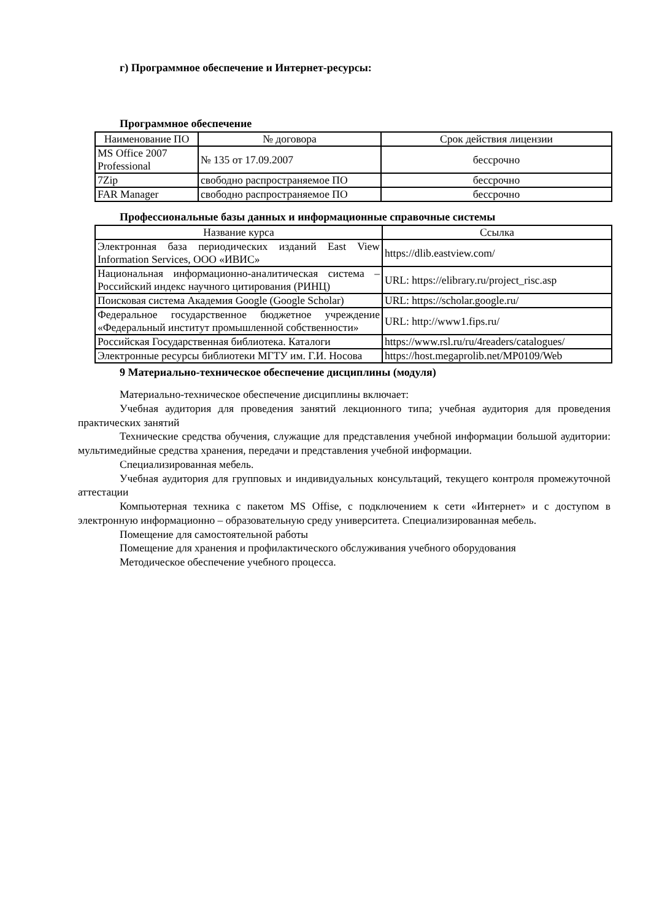г) Программное обеспечение и Интернет-ресурсы:
Программное обеспечение
| Наименование ПО | № договора | Срок действия лицензии |
| --- | --- | --- |
| MS Office 2007 Professional | № 135 от 17.09.2007 | бессрочно |
| 7Zip | свободно распространяемое ПО | бессрочно |
| FAR Manager | свободно распространяемое ПО | бессрочно |
Профессиональные базы данных и информационные справочные системы
| Название курса | Ссылка |
| --- | --- |
| Электронная база периодических изданий East View Information Services, ООО «ИВИС» | https://dlib.eastview.com/ |
| Национальная информационно-аналитическая система – Российский индекс научного цитирования (РИНЦ) | URL: https://elibrary.ru/project_risc.asp |
| Поисковая система Академия Google (Google Scholar) | URL: https://scholar.google.ru/ |
| Федеральное государственное бюджетное учреждение «Федеральный институт промышленной собственности» | URL: http://www1.fips.ru/ |
| Российская Государственная библиотека. Каталоги | https://www.rsl.ru/ru/4readers/catalogues/ |
| Электронные ресурсы библиотеки МГТУ им. Г.И. Носова | https://host.megaprolib.net/MP0109/Web |
9 Материально-техническое обеспечение дисциплины (модуля)
Материально-техническое обеспечение дисциплины включает:
Учебная аудитория для проведения занятий лекционного типа; учебная аудитория для проведения практических занятий
Технические средства обучения, служащие для представления учебной информации большой аудитории: мультимедийные средства хранения, передачи и представления учебной информации.
Специализированная мебель.
Учебная аудитория для групповых и индивидуальных консультаций, текущего контроля промежуточной аттестации
Компьютерная техника с пакетом MS Offise, с подключением к сети «Интернет» и с доступом в электронную информационно – образовательную среду университета. Специализированная мебель.
Помещение для самостоятельной работы
Помещение для хранения и профилактического обслуживания учебного оборудования
Методическое обеспечение учебного процесса.